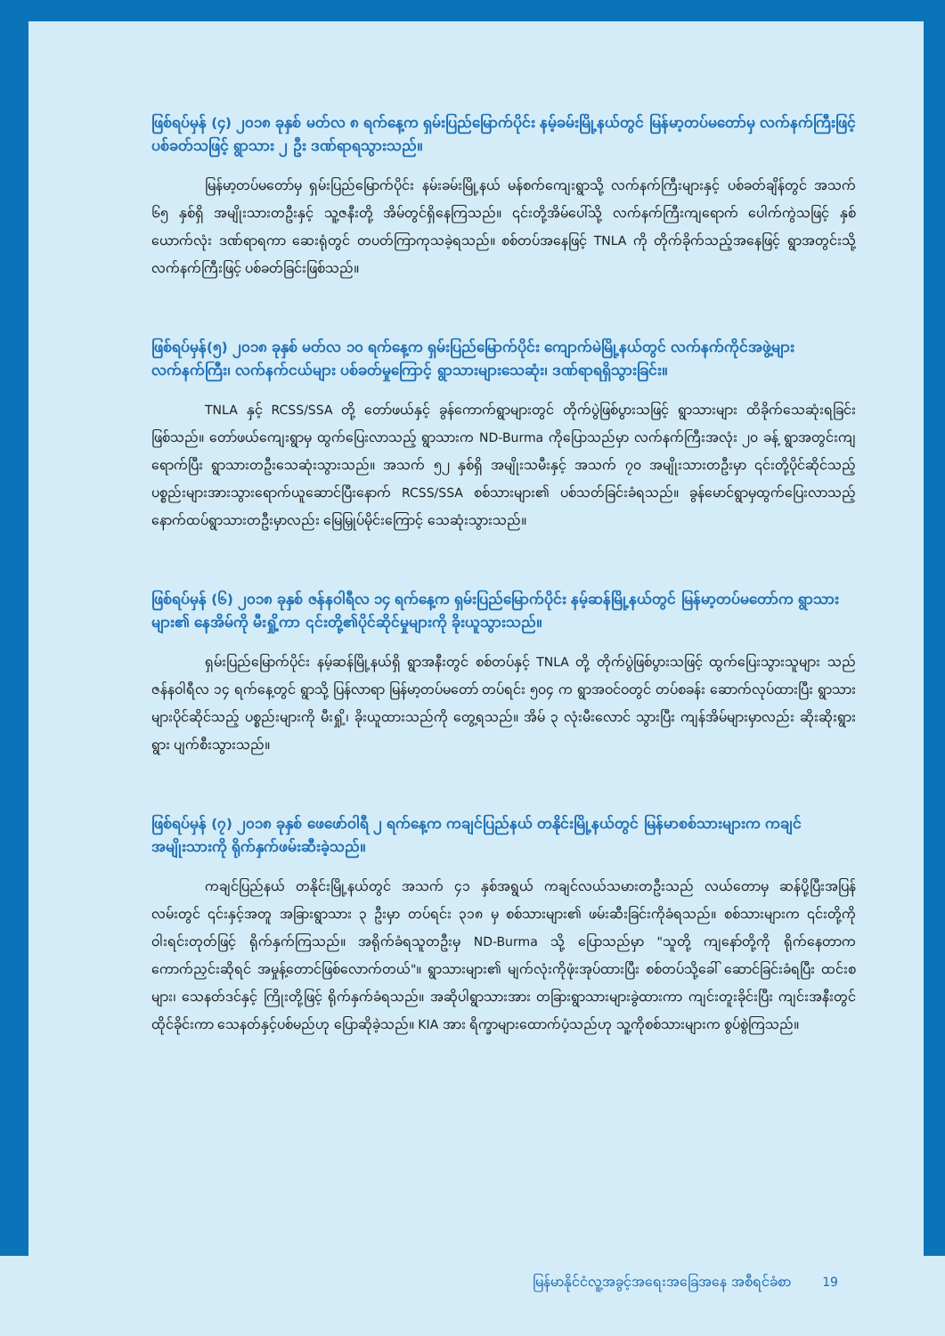ဖြစ်ရပ်မှန် (၄) ၂၀၁၈ ခုနှစ် မတ်လ ၈ ရက်နေ့က ရှမ်းပြည်မြောက်ပိုင်း နမ့်ခမ်းမြို့နယ်တွင် မြန်မာ့တပ်မတော်မှ လက်နက်ကြီးဖြင့် ပစ်ခတ်သဖြင့် ရွာသား ၂ ဦး ဒဏ်ရာရသွားသည်။
မြန်မာ့တပ်မတော်မှ ရှမ်းပြည်မြောက်ပိုင်း နမ်းခမ်းမြို့နယ် မန်စက်ကျေးရွာသို့ လက်နက်ကြီးများနှင့် ပစ်ခတ်ချိန်တွင် အသက် ၆၅ နှစ်ရှိ အမျိုးသားတဦးနှင့် သူ့ဇနီးတို့ အိမ်တွင်ရှိနေကြသည်။ ၎င်းတို့အိမ်ပေါ်သို့ လက်နက်ကြီးကျရောက် ပေါက်ကွဲသဖြင့် နှစ်ယောက်လုံး ဒဏ်ရာရကာ ဆေးရုံတွင် တပတ်ကြာကုသခဲ့ရသည်။ စစ်တပ်အနေဖြင့် TNLA ကို တိုက်ခိုက်သည့်အနေဖြင့် ရွာအတွင်းသို့ လက်နက်ကြီးဖြင့် ပစ်ခတ်ခြင်းဖြစ်သည်။
ဖြစ်ရပ်မှန်(၅) ၂၀၁၈ ခုနှစ် မတ်လ ၁၀ ရက်နေ့က ရှမ်းပြည်မြောက်ပိုင်း ကျောက်မဲမြို့နယ်တွင် လက်နက်ကိုင်အဖွဲ့များ လက်နက်ကြီး၊ လက်နက်ငယ်များ ပစ်ခတ်မှုကြောင့် ရွာသားများသေဆုံး၊ ဒဏ်ရာရရှိသွားခြင်း။
TNLA နှင့် RCSS/SSA တို့ တော်ဖယ်နှင့် ခွန်ကောက်ရွာများတွင် တိုက်ပွဲဖြစ်ပွားသဖြင့် ရွာသားများ ထိခိုက်သေဆုံးရခြင်းဖြစ်သည်။ တော်ဖယ်ကျေးရွာမှ ထွက်ပြေးလာသည့် ရွာသားက ND-Burma ကိုပြောသည်မှာ လက်နက်ကြီးအလုံး ၂၀ ခန့် ရွာအတွင်းကျရောက်ပြီး ရွာသားတဦးသေဆုံးသွားသည်။ အသက် ၅၂ နှစ်ရှိ အမျိုးသမီးနှင့် အသက် ၇၀ အမျိုးသားတဦးမှာ ၎င်းတို့ပိုင်ဆိုင်သည့် ပစ္စည်းများအားသွားရောက်ယူဆောင်ပြီးနောက် RCSS/SSA စစ်သားများ၏ ပစ်သတ်ခြင်းခံရသည်။ ခွန်မောင်ရွာမှထွက်ပြေးလာသည့် နောက်ထပ်ရွာသားတဦးမှာလည်း မြေမြှုပ်မိုင်းကြောင့် သေဆုံးသွားသည်။
ဖြစ်ရပ်မှန် (၆) ၂၀၁၈ ခုနှစ် ဇန်နဝါရီလ ၁၄ ရက်နေ့က ရှမ်းပြည်မြောက်ပိုင်း နမ့်ဆန်မြို့နယ်တွင် မြန်မာ့တပ်မတော်က ရွာသားများ၏ နေအိမ်ကို မီးရှို့ကာ ၎င်းတို့၏ပိုင်ဆိုင်မှုများကို ခိုးယူသွားသည်။
ရှမ်းပြည်မြောက်ပိုင်း နမ့်ဆန်မြို့နယ်ရှိ ရွာအနီးတွင် စစ်တပ်နှင့် TNLA တို့ တိုက်ပွဲဖြစ်ပွားသဖြင့် ထွက်ပြေးသွားသူများ သည် ဇန်နဝါရီလ ၁၄ ရက်နေ့တွင် ရွာသို့ ပြန်လာရာ မြန်မာ့တပ်မတော် တပ်ရင်း ၅၀၄ က ရွာအဝင်ဝတွင် တပ်စခန်း ဆောက်လုပ်ထားပြီး ရွာသားများပိုင်ဆိုင်သည့် ပစ္စည်းများကို မီးရှို့၊ ခိုးယူထားသည်ကို တွေ့ရသည်။ အိမ် ၃ လုံးမီးလောင် သွားပြီး ကျန်အိမ်များမှာလည်း ဆိုးဆိုးရွားရွား ပျက်စီးသွားသည်။
ဖြစ်ရပ်မှန် (၇) ၂၀၁၈ ခုနှစ် ဖေဖော်ဝါရီ ၂ ရက်နေ့က ကချင်ပြည်နယ် တနိုင်းမြို့နယ်တွင် မြန်မာစစ်သားများက ကချင်အမျိုးသားကို ရိုက်နှက်ဖမ်းဆီးခဲ့သည်။
ကချင်ပြည်နယ် တနိုင်းမြို့နယ်တွင် အသက် ၄၁ နှစ်အရွယ် ကချင်လယ်သမားတဦးသည် လယ်တောမှ ဆန်ပို့ပြီးအပြန်လမ်းတွင် ၎င်းနှင့်အတူ အခြားရွာသား ၃ ဦးမှာ တပ်ရင်း ၃၁၈ မှ စစ်သားများ၏ ဖမ်းဆီးခြင်းကိုခံရသည်။ စစ်သားများက ၎င်းတို့ကို ဝါးရင်းတုတ်ဖြင့် ရိုက်နှက်ကြသည်။ အရိုက်ခံရသူတဦးမှ ND-Burma သို့ ပြောသည်မှာ "သူတို့ ကျနော်တို့ကို ရိုက်နေတာက ကောက်ညှင်းဆိုရင် အမှုန့်တောင်ဖြစ်လောက်တယ်"။ ရွာသားများ၏ မျက်လုံးကိုဖုံးအုပ်ထားပြီး စစ်တပ်သို့ခေါ် ဆောင်ခြင်းခံရပြီး ထင်းစများ၊ သေနတ်ဒင်နှင့် ကြိုးတို့ဖြင့် ရိုက်နှက်ခံရသည်။ အဆိုပါရွာသားအား တခြားရွာသားများခွဲထားကာ ကျင်းတူးခိုင်းပြီး ကျင်းအနီးတွင်ထိုင်ခိုင်းကာ သေနတ်နှင့်ပစ်မည်ဟု ပြောဆိုခဲ့သည်။ KIA အား ရိက္ခာများထောက်ပံ့သည်ဟု သူ့ကိုစစ်သားများက စွပ်စွဲကြသည်။
မြန်မာနိုင်ငံလူ့အခွင့်အရေးအခြေအနေ အစီရင်ခံစာ 19